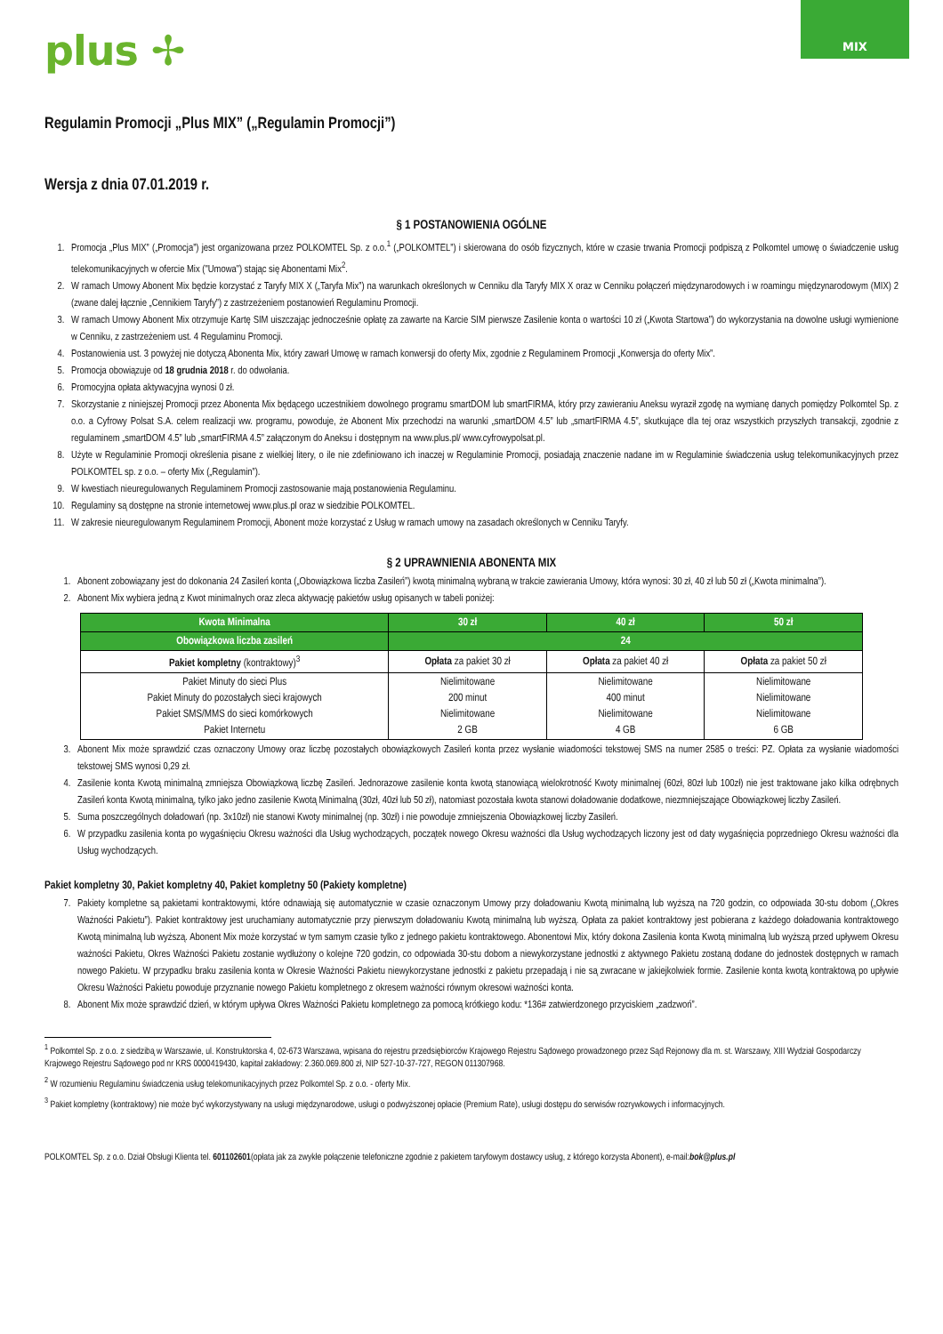plus ✢
MIX
Regulamin Promocji „Plus MIX” („Regulamin Promocji”)
Wersja z dnia 07.01.2019 r.
§ 1 POSTANOWIENIA OGÓLNE
1. Promocja „Plus MIX” („Promocja”) jest organizowana przez POLKOMTEL Sp. z o.o.<sup>1</sup> („POLKOMTEL”) i skierowana do osób fizycznych, które w czasie trwania Promocji podpiszą z Polkomtel umowę o świadczenie usług telekomunikacyjnych w ofercie Mix ("Umowa") stając się Abonentami Mix<sup>2</sup>.
2. W ramach Umowy Abonent Mix będzie korzystać z Taryfy MIX X („Taryfa Mix”) na warunkach określonych w Cenniku dla Taryfy MIX X oraz w Cenniku połączeń międzynarodowych i w roamingu międzynarodowym (MIX) 2 (zwane dalej łącznie „Cennikiem Taryfy”) z zastrzeżeniem postanowień Regulaminu Promocji.
3. W ramach Umowy Abonent Mix otrzymuje Kartę SIM uiszczając jednocześnie opłatę za zawarte na Karcie SIM pierwsze Zasilenie konta o wartości 10 zł („Kwota Startowa”) do wykorzystania na dowolne usługi wymienione w Cenniku, z zastrzeżeniem ust. 4 Regulaminu Promocji.
4. Postanowienia ust. 3 powyżej nie dotyczą Abonenta Mix, który zawarł Umowę w ramach konwersji do oferty Mix, zgodnie z Regulaminem Promocji „Konwersja do oferty Mix”.
5. Promocja obowiązuje od 18 grudnia 2018 r. do odwołania.
6. Promocyjna opłata aktywacyjna wynosi 0 zł.
7. Skorzystanie z niniejszej Promocji przez Abonenta Mix będącego uczestnikiem dowolnego programu smartDOM lub smartFIRMA, który przy zawieraniu Aneksu wyraził zgodę na wymianę danych pomiędzy Polkomtel Sp. z o.o. a Cyfrowy Polsat S.A. celem realizacji ww. programu, powoduje, że Abonent Mix przechodzi na warunki „smartDOM 4.5” lub „smartFIRMA 4.5”, skutkujące dla tej oraz wszystkich przyszłych transakcji, zgodnie z regulaminem „smartDOM 4.5” lub „smartFIRMA 4.5” załączonym do Aneksu i dostępnym na www.plus.pl/ www.cyfrowypolsat.pl.
8. Użyte w Regulaminie Promocji określenia pisane z wielkiej litery, o ile nie zdefiniowano ich inaczej w Regulaminie Promocji, posiadają znaczenie nadane im w Regulaminie świadczenia usług telekomunikacyjnych przez POLKOMTEL sp. z o.o. – oferty Mix („Regulamin”).
9. W kwestiach nieuregulowanych Regulaminem Promocji zastosowanie mają postanowienia Regulaminu.
10. Regulaminy są dostępne na stronie internetowej www.plus.pl oraz w siedzibie POLKOMTEL.
11. W zakresie nieuregulowanym Regulaminem Promocji, Abonent może korzystać z Usług w ramach umowy na zasadach określonych w Cenniku Taryfy.
§ 2 UPRAWNIENIA ABONENTA MIX
1. Abonent zobowiązany jest do dokonania 24 Zasileń konta („Obowiązkowa liczba Zasileń”) kwotą minimalną wybraną w trakcie zawierania Umowy, która wynosi: 30 zł, 40 zł lub 50 zł („Kwota minimalna”).
2. Abonent Mix wybiera jedną z Kwot minimalnych oraz zleca aktywację pakietów usług opisanych w tabeli poniżej:
| Kwota Minimalna | 30 zł | 40 zł | 50 zł |
| --- | --- | --- | --- |
| Obowiązkowa liczba zasileń | 24 | | |
| Pakiet kompletny (kontraktowy)<sup>3</sup> | Opłata za pakiet 30 zł | Opłata za pakiet 40 zł | Opłata za pakiet 50 zł |
| Pakiet Minuty do sieci Plus Pakiet Minuty do pozostałych sieci krajowych Pakiet SMS/MMS do sieci komórkowych Pakiet Internetu | Nielimitowane 200 minut Nielimitowane 2 GB | Nielimitowane 400 minut Nielimitowane 4 GB | Nielimitowane Nielimitowane Nielimitowane 6 GB |
3. Abonent Mix może sprawdzić czas oznaczony Umowy oraz liczbę pozostałych obowiązkowych Zasileń konta przez wysłanie wiadomości tekstowej SMS na numer 2585 o treści: PZ. Opłata za wysłanie wiadomości tekstowej SMS wynosi 0,29 zł.
4. Zasilenie konta Kwotą minimalną zmniejsza Obowiązkową liczbę Zasileń. Jednorazowe zasilenie konta kwotą stanowiącą wielokrotność Kwoty minimalnej (60zł, 80zł lub 100zł) nie jest traktowane jako kilka odrębnych Zasileń konta Kwotą minimalną, tylko jako jedno zasilenie Kwotą Minimalną (30zł, 40zł lub 50 zł), natomiast pozostała kwota stanowi doładowanie dodatkowe, niezmniejszające Obowiązkowej liczby Zasileń.
5. Suma poszczególnych doładowań (np. 3x10zł) nie stanowi Kwoty minimalnej (np. 30zł) i nie powoduje zmniejszenia Obowiązkowej liczby Zasileń.
6. W przypadku zasilenia konta po wygaśnięciu Okresu ważności dla Usług wychodzących, początek nowego Okresu ważności dla Usług wychodzących liczony jest od daty wygaśnięcia poprzedniego Okresu ważności dla Usług wychodzących.
Pakiet kompletny 30, Pakiet kompletny 40, Pakiet kompletny 50 (Pakiety kompletne)
7. Pakiety kompletne są pakietami kontraktowymi, które odnawiają się automatycznie w czasie oznaczonym Umowy przy doładowaniu Kwotą minimalną lub wyższą na 720 godzin, co odpowiada 30-stu dobom („Okres Ważności Pakietu”). Pakiet kontraktowy jest uruchamiany automatycznie przy pierwszym doładowaniu Kwotą minimalną lub wyższą. Opłata za pakiet kontraktowy jest pobierana z każdego doładowania kontraktowego Kwotą minimalną lub wyższą. Abonent Mix może korzystać w tym samym czasie tylko z jednego pakietu kontraktowego. Abonentowi Mix, który dokona Zasilenia konta Kwotą minimalną lub wyższą przed upływem Okresu ważności Pakietu, Okres Ważności Pakietu zostanie wydłużony o kolejne 720 godzin, co odpowiada 30-stu dobom a niewykorzystane jednostki z aktywnego Pakietu zostaną dodane do jednostek dostępnych w ramach nowego Pakietu. W przypadku braku zasilenia konta w Okresie Ważności Pakietu niewykorzystane jednostki z pakietu przepadają i nie są zwracane w jakiejkolwiek formie. Zasilenie konta kwotą kontraktową po upływie Okresu Ważności Pakietu powoduje przyznanie nowego Pakietu kompletnego z okresem ważności równym okresowi ważności konta.
8. Abonent Mix może sprawdzić dzień, w którym upływa Okres Ważności Pakietu kompletnego za pomocą krótkiego kodu: *136# zatwierdzonego przyciskiem „zadzwoń”.
<sup>1</sup> Polkomtel Sp. z o.o. z siedzibą w Warszawie, ul. Konstruktorska 4, 02-673 Warszawa, wpisana do rejestru przedsiębiorców Krajowego Rejestru Sądowego prowadzonego przez Sąd Rejonowy dla m. st. Warszawy, XIII Wydział Gospodarczy Krajowego Rejestru Sądowego pod nr KRS 0000419430, kapitał zakładowy: 2.360.069.800 zł, NIP 527-10-37-727, REGON 011307968.
<sup>2</sup> W rozumieniu Regulaminu świadczenia usług telekomunikacyjnych przez Polkomtel Sp. z o.o. - oferty Mix.
<sup>3</sup> Pakiet kompletny (kontraktowy) nie może być wykorzystywany na usługi międzynarodowe, usługi o podwyższonej opłacie (Premium Rate), usługi dostępu do serwisów rozrywkowych i informacyjnych.
POLKOMTEL Sp. z o.o. Dział Obsługi Klienta tel. 601102601(opłata jak za zwykłe połączenie telefoniczne zgodnie z pakietem taryfowym dostawcy usług, z którego korzysta Abonent), e-mail:bok@plus.pl